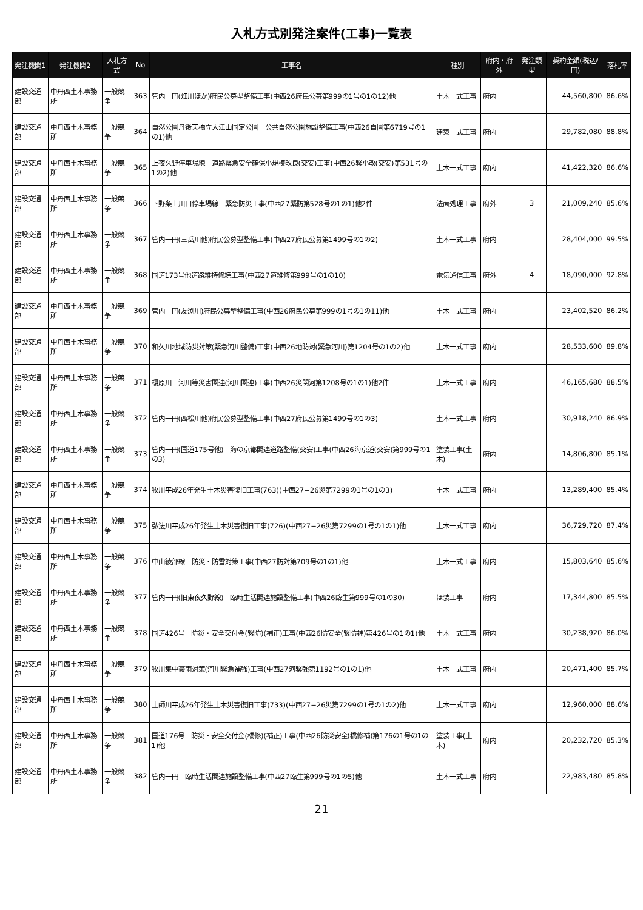入札方式別発注案件(工事)一覧表
| 発注機関1 | 発注機関2 | 入札方式 | No | 工事名 | 種別 | 府内・府外 | 発注類型 | 契約金額(税込/円) | 落札率 |
| --- | --- | --- | --- | --- | --- | --- | --- | --- | --- |
| 建設交通部 | 中丹西土木事務所 | 一般競争 | 363 | 管内一円(畑川ほか)府民公募型整備工事(中西26府民公募第999の1号の1の12)他 | 土木一式工事 | 府内 | | 44,560,800 | 86.6% |
| 建設交通部 | 中丹西土木事務所 | 一般競争 | 364 | 自然公園丹後天橋立大江山国定公園 公共自然公園施設整備工事(中西26自園第6719号の1の1)他 | 建築一式工事 | 府内 | | 29,782,080 | 88.8% |
| 建設交通部 | 中丹西土木事務所 | 一般競争 | 365 | 上夜久野停車場線 道路緊急安全確保小規模改良(交安)工事(中西26緊小改(交安)第531号の1の2)他 | 土木一式工事 | 府内 | | 41,422,320 | 86.6% |
| 建設交通部 | 中丹西土木事務所 | 一般競争 | 366 | 下野条上川口停車場線 緊急防災工事(中西27緊防第528号の1の1)他2件 | 法面処理工事 | 府外 | 3 | 21,009,240 | 85.6% |
| 建設交通部 | 中丹西土木事務所 | 一般競争 | 367 | 管内一円(三岳川他)府民公募型整備工事(中西27府民公募第1499号の1の2) | 土木一式工事 | 府内 | | 28,404,000 | 99.5% |
| 建設交通部 | 中丹西土木事務所 | 一般競争 | 368 | 国道173号他道路維持修繕工事(中西27道維修第999号の1の10) | 電気通信工事 | 府外 | 4 | 18,090,000 | 92.8% |
| 建設交通部 | 中丹西土木事務所 | 一般競争 | 369 | 管内一円(友渕川)府民公募型整備工事(中西26府民公募第999の1号の1の11)他 | 土木一式工事 | 府内 | | 23,402,520 | 86.2% |
| 建設交通部 | 中丹西土木事務所 | 一般競争 | 370 | 和久川地域防災対策(緊急河川整備)工事(中西26地防対(緊急河川)第1204号の1の2)他 | 土木一式工事 | 府内 | | 28,533,600 | 89.8% |
| 建設交通部 | 中丹西土木事務所 | 一般競争 | 371 | 榎原川 河川等災害関連(河川関連)工事(中西26災関河第1208号の1の1)他2件 | 土木一式工事 | 府内 | | 46,165,680 | 88.5% |
| 建設交通部 | 中丹西土木事務所 | 一般競争 | 372 | 管内一円(西松川他)府民公募型整備工事(中西27府民公募第1499号の1の3) | 土木一式工事 | 府内 | | 30,918,240 | 86.9% |
| 建設交通部 | 中丹西土木事務所 | 一般競争 | 373 | 管内一円(国道175号他) 海の京都関連道路整備(交安)工事(中西26海京道(交安)第999号の1の3) | 塗装工事(土木) | 府内 | | 14,806,800 | 85.1% |
| 建設交通部 | 中丹西土木事務所 | 一般競争 | 374 | 牧川平成26年発生土木災害復旧工事(763)(中西27−26災第7299の1号の1の3) | 土木一式工事 | 府内 | | 13,289,400 | 85.4% |
| 建設交通部 | 中丹西土木事務所 | 一般競争 | 375 | 弘法川平成26年発生土木災害復旧工事(726)(中西27−26災第7299の1号の1の1)他 | 土木一式工事 | 府内 | | 36,729,720 | 87.4% |
| 建設交通部 | 中丹西土木事務所 | 一般競争 | 376 | 中山綾部線 防災・防雪対策工事(中西27防対第709号の1の1)他 | 土木一式工事 | 府内 | | 15,803,640 | 85.6% |
| 建設交通部 | 中丹西土木事務所 | 一般競争 | 377 | 管内一円(旧東夜久野線) 臨時生活関連施設整備工事(中西26臨生第999号の1の30) | ほ装工事 | 府内 | | 17,344,800 | 85.5% |
| 建設交通部 | 中丹西土木事務所 | 一般競争 | 378 | 国道426号 防災・安全交付金(緊防)(補正)工事(中西26防安全(緊防補)第426号の1の1)他 | 土木一式工事 | 府内 | | 30,238,920 | 86.0% |
| 建設交通部 | 中丹西土木事務所 | 一般競争 | 379 | 牧川集中豪雨対策(河川緊急補強)工事(中西27河緊強第1192号の1の1)他 | 土木一式工事 | 府内 | | 20,471,400 | 85.7% |
| 建設交通部 | 中丹西土木事務所 | 一般競争 | 380 | 土師川平成26年発生土木災害復旧工事(733)(中西27−26災第7299の1号の1の2)他 | 土木一式工事 | 府内 | | 12,960,000 | 88.6% |
| 建設交通部 | 中丹西土木事務所 | 一般競争 | 381 | 国道176号 防災・安全交付金(橋修)(補正)工事(中西26防災安全(橋修補)第176の1号の1の1)他 | 塗装工事(土木) | 府内 | | 20,232,720 | 85.3% |
| 建設交通部 | 中丹西土木事務所 | 一般競争 | 382 | 管内一円 臨時生活関連施設整備工事(中西27臨生第999号の1の5)他 | 土木一式工事 | 府内 | | 22,983,480 | 85.8% |
21